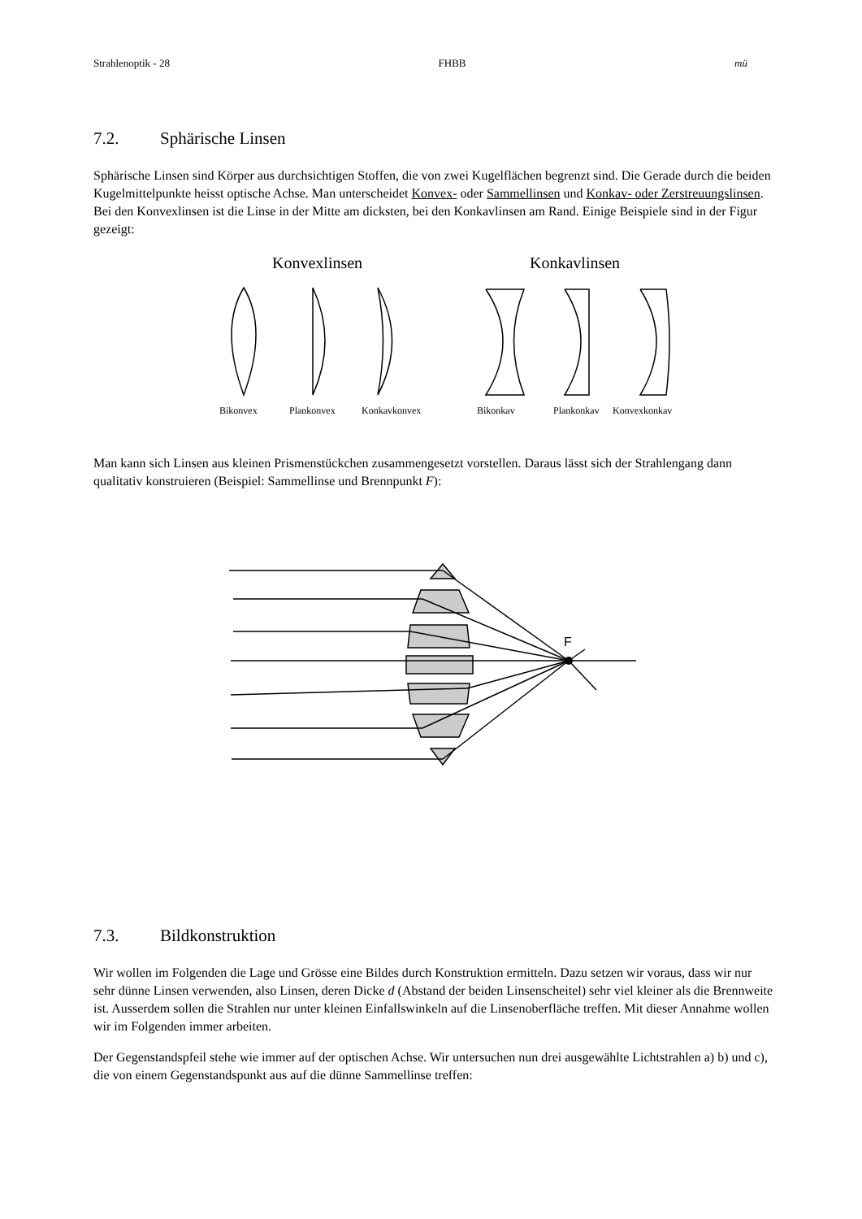Strahlenoptik - 28 FHBB mü
7.2. Sphärische Linsen
Sphärische Linsen sind Körper aus durchsichtigen Stoffen, die von zwei Kugelflächen begrenzt sind. Die Gerade durch die beiden Kugelmittelpunkte heisst optische Achse. Man unterscheidet Konvex- oder Sammellinsen und Konkav- oder Zerstreuungslinsen. Bei den Konvexlinsen ist die Linse in der Mitte am dicksten, bei den Konkavlinsen am Rand. Einige Beispiele sind in der Figur gezeigt:
Konvexlinsen
Konkavlinsen
Bikonvex
Plankonvex
Konkavkonvex
Bikonkav
Plankonkav
Konvexkonkav
Man kann sich Linsen aus kleinen Prismenstückchen zusammengesetzt vorstellen. Daraus lässt sich der Strahlengang dann qualitativ konstruieren (Beispiel: Sammellinse und Brennpunkt F):
F
7.3. Bildkonstruktion
Wir wollen im Folgenden die Lage und Grösse eine Bildes durch Konstruktion ermitteln. Dazu setzen wir voraus, dass wir nur sehr dünne Linsen verwenden, also Linsen, deren Dicke d (Abstand der beiden Linsenscheitel) sehr viel kleiner als die Brennweite ist. Ausserdem sollen die Strahlen nur unter kleinen Einfallswinkeln auf die Linsenoberfläche treffen. Mit dieser Annahme wollen wir im Folgenden immer arbeiten.
Der Gegenstandspfeil stehe wie immer auf der optischen Achse. Wir untersuchen nun drei ausgewählte Lichtstrahlen a) b) und c), die von einem Gegenstandspunkt aus auf die dünne Sammellinse treffen: